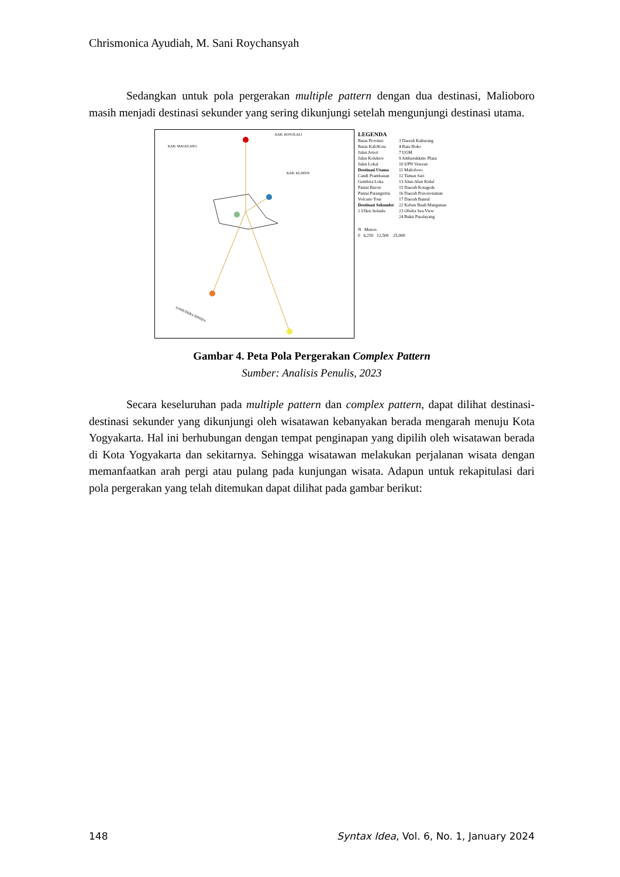Chrismonica Ayudiah, M. Sani Roychansyah
Sedangkan untuk pola pergerakan multiple pattern dengan dua destinasi, Malioboro masih menjadi destinasi sekunder yang sering dikunjungi setelah mengunjungi destinasi utama.
KAB. BOYOLALI
KAB. MAGELANG
KAB. KLATEN
SAMUDERA HINDIA
LEGENDA
Batas Provinsi
Batas Kab/Kota
Jalan Arteri
Jalan Kolektor
Jalan Lokal
Destinasi Utama
Candi Prambanan
Gembira Loka
Pantai Baron
Pantai Parangtritis
Volcano Tour
Destinasi Sekunder
2 Ullen Sentalu
3 Daerah Kaliurang
4 Ratu Boko
7 UGM
9 Ambarukkmo Plaza
10 UPN Veteran
11 Malioboro
12 Taman Sari
13 Alun-Alun Kidul
15 Daerah Kotagede
16 Daerah Prawirotaman
17 Daerah Bantul
22 Kebun Buah Mangunan
23 Obelix Sea View
24 Bukit Paralayang
N Meters
0 6,250 12,500 25,000
Gambar 4. Peta Pola Pergerakan Complex Pattern
Sumber: Analisis Penulis, 2023
Secara keseluruhan pada multiple pattern dan complex pattern, dapat dilihat destinasi-destinasi sekunder yang dikunjungi oleh wisatawan kebanyakan berada mengarah menuju Kota Yogyakarta. Hal ini berhubungan dengan tempat penginapan yang dipilih oleh wisatawan berada di Kota Yogyakarta dan sekitarnya. Sehingga wisatawan melakukan perjalanan wisata dengan memanfaatkan arah pergi atau pulang pada kunjungan wisata. Adapun untuk rekapitulasi dari pola pergerakan yang telah ditemukan dapat dilihat pada gambar berikut:
148 Syntax Idea, Vol. 6, No. 1, January 2024